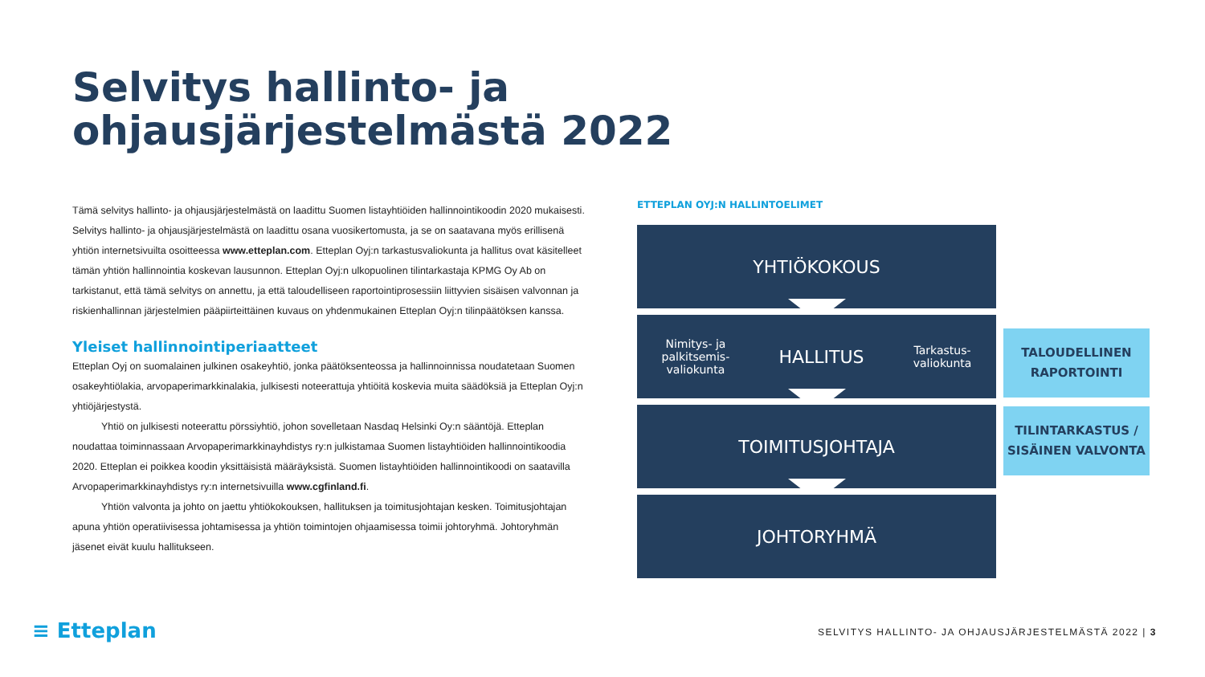Selvitys hallinto- ja
ohjausjärjestelmästä 2022
Tämä selvitys hallinto- ja ohjausjärjestelmästä on laadittu Suomen listayhtiöiden hallinnointikoodin 2020 mukaisesti. Selvitys hallinto- ja ohjausjärjestelmästä on laadittu osana vuosikertomusta, ja se on saatavana myös erillisenä yhtiön internetsivuilta osoitteessa www.etteplan.com. Etteplan Oyj:n tarkastusvaliokunta ja hallitus ovat käsitelleet tämän yhtiön hallinnointia koskevan lausunnon. Etteplan Oyj:n ulkopuolinen tilintarkastaja KPMG Oy Ab on tarkistanut, että tämä selvitys on annettu, ja että taloudelliseen raportointiprosessiin liittyvien sisäisen valvonnan ja riskienhallinnan järjestelmien pääpiirteittäinen kuvaus on yhdenmukainen Etteplan Oyj:n tilinpäätöksen kanssa.
Yleiset hallinnointiperiaatteet
Etteplan Oyj on suomalainen julkinen osakeyhtiö, jonka päätöksenteossa ja hallinnoinnissa noudatetaan Suomen osakeyhtiölakia, arvopaperimarkkinalakia, julkisesti noteerattuja yhtiöitä koskevia muita säädöksiä ja Etteplan Oyj:n yhtiöjärjestystä.
Yhtiö on julkisesti noteerattu pörssiyhtiö, johon sovelletaan Nasdaq Helsinki Oy:n sääntöjä. Etteplan noudattaa toiminnassaan Arvopaperimarkkinayhdistys ry:n julkistamaa Suomen listayhtiöiden hallinnointikoodia 2020. Etteplan ei poikkea koodin yksittäisistä määräyksistä. Suomen listayhtiöiden hallinnointikoodi on saatavilla Arvopaperimarkkinayhdistys ry:n internetsivuilla www.cgfinland.fi.
Yhtiön valvonta ja johto on jaettu yhtiökokouksen, hallituksen ja toimitusjohtajan kesken. Toimitusjohtajan apuna yhtiön operatiivisessa johtamisessa ja yhtiön toimintojen ohjaamisessa toimii johtoryhmä. Johtoryhmän jäsenet eivät kuulu hallitukseen.
ETTEPLAN OYJ:N HALLINTOELIMET
YHTIÖKOKOUS
Nimitys- ja
palkitsemis-
valiokunta HALLITUS Tarkastus-
valiokunta
TOIMITUSJOHTAJA
JOHTORYHMÄ
TALOUDELLINEN
RAPORTOINTI
TILINTARKASTUS /
SISÄINEN VALVONTA
≡ Etteplan
SELVITYS HALLINTO- JA OHJAUSJÄRJESTELMÄSTÄ 2022 | 3